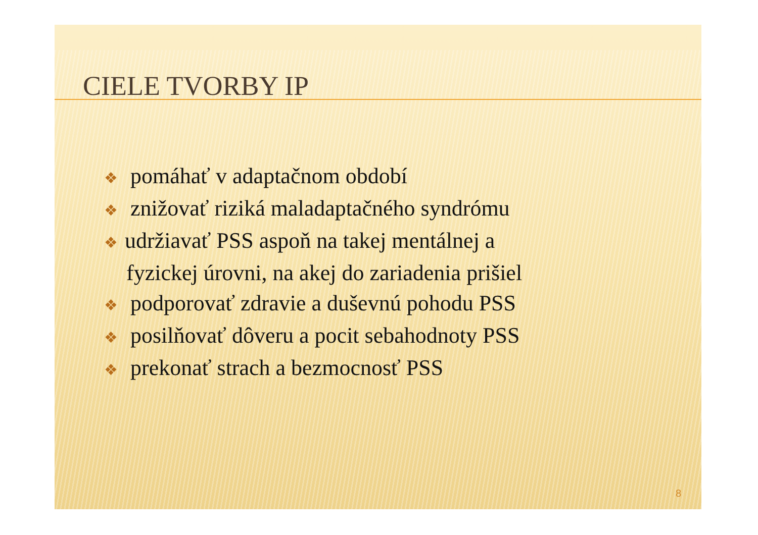CIELE TVORBY IP
❖ pomáhať v adaptačnom období
❖ znižovať riziká maladaptačného syndrómu
❖ udržiavať PSS aspoň na takej mentálnej a
fyzickej úrovni, na akej do zariadenia prišiel
❖ podporovať zdravie a duševnú pohodu PSS
❖ posilňovať dôveru a pocit sebahodnoty PSS
❖ prekonať strach a bezmocnosť PSS
8